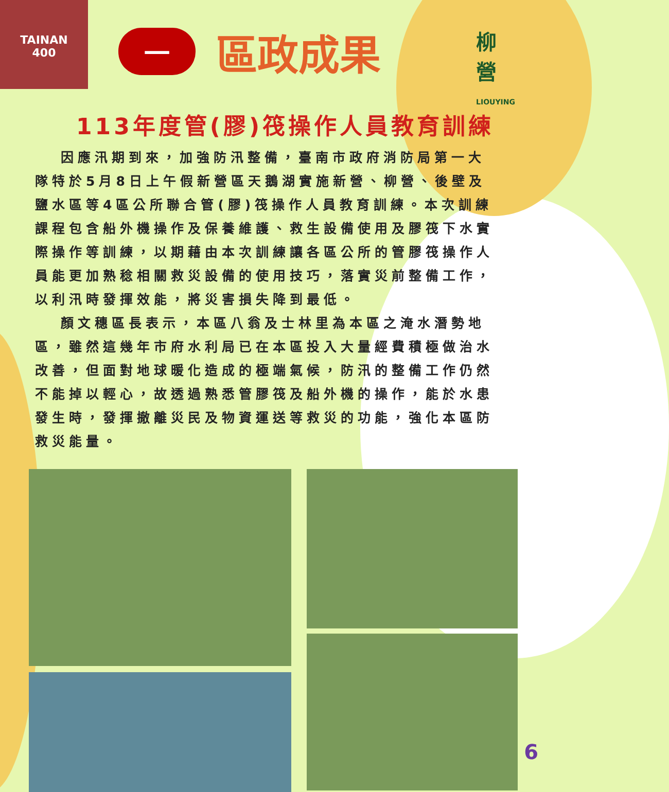TAINAN
400
一區政成果
柳
營
LIOUYING
113年度管(膠)筏操作人員教育訓練
因應汛期到來，加強防汛整備，臺南市政府消防局第一大隊特於5月8日上午假新營區天鵝湖實施新營、柳營、後壁及鹽水區等4區公所聯合管(膠)筏操作人員教育訓練。本次訓練課程包含船外機操作及保養維護、救生設備使用及膠筏下水實際操作等訓練，以期藉由本次訓練讓各區公所的管膠筏操作人員能更加熟稔相關救災設備的使用技巧，落實災前整備工作，以利汛時發揮效能，將災害損失降到最低。
顏文穗區長表示，本區八翁及士林里為本區之淹水潛勢地區，雖然這幾年市府水利局已在本區投入大量經費積極做治水改善，但面對地球暖化造成的極端氣候，防汛的整備工作仍然不能掉以輕心，故透過熟悉管膠筏及船外機的操作，能於水患發生時，發揮撤離災民及物資運送等救災的功能，強化本區防救災能量。
6